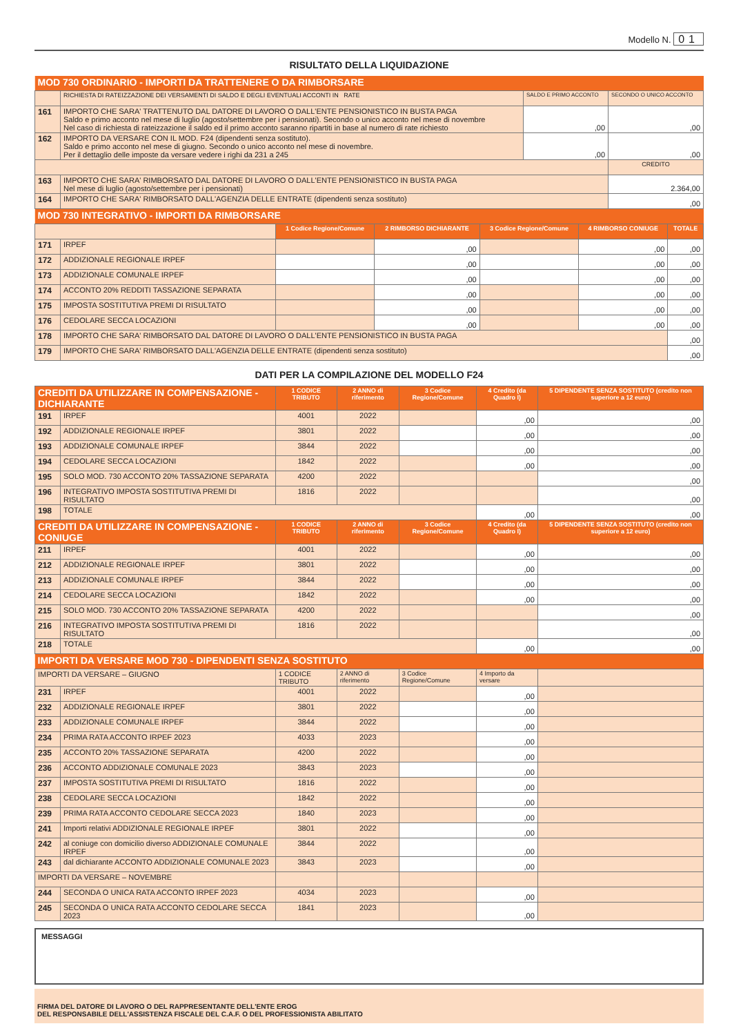Modello N. 01
RISULTATO DELLA LIQUIDAZIONE
| MOD 730 ORDINARIO - IMPORTI DA TRATTENERE O DA RIMBORSARE | | | |
| | RICHIESTA DI RATEIZZAZIONE DEI VERSAMENTI DI SALDO E DEGLI EVENTUALI ACCONTI IN RATE | SALDO E PRIMO ACCONTO | SECONDO O UNICO ACCONTO |
| 161 | IMPORTO CHE SARA' TRATTENUTO DAL DATORE DI LAVORO O DALL'ENTE PENSIONISTICO IN BUSTA PAGA Saldo e primo acconto nel mese di luglio (agosto/settembre per i pensionati). Secondo o unico acconto nel mese di novembre Nel caso di richiesta di rateizzazione il saldo ed il primo acconto saranno ripartiti in base al numero di rate richiesto | ,00 | ,00 |
| 162 | IMPORTO DA VERSARE CON IL MOD. F24 (dipendenti senza sostituto). Saldo e primo acconto nel mese di giugno. Secondo o unico acconto nel mese di novembre. Per il dettaglio delle imposte da versare vedere i righi da 231 a 245 | ,00 | ,00 |
| | | | CREDITO |
| 163 | IMPORTO CHE SARA' RIMBORSATO DAL DATORE DI LAVORO O DALL'ENTE PENSIONISTICO IN BUSTA PAGA Nel mese di luglio (agosto/settembre per i pensionati) | | 2.364,00 |
| 164 | IMPORTO CHE SARA' RIMBORSATO DALL'AGENZIA DELLE ENTRATE (dipendenti senza sostituto) | | ,00 |
| MOD 730 INTEGRATIVO - IMPORTI DA RIMBORSARE | | | | | | |
| | | 1 Codice Regione/Comune | 2 RIMBORSO DICHIARANTE | 3 Codice Regione/Comune | 4 RIMBORSO CONIUGE | TOTALE |
| 171 | IRPEF | | ,00 | | ,00 | ,00 |
| 172 | ADDIZIONALE REGIONALE IRPEF | | ,00 | | ,00 | ,00 |
| 173 | ADDIZIONALE COMUNALE IRPEF | | ,00 | | ,00 | ,00 |
| 174 | ACCONTO 20% REDDITI TASSAZIONE SEPARATA | | ,00 | | ,00 | ,00 |
| 175 | IMPOSTA SOSTITUTIVA PREMI DI RISULTATO | | ,00 | | ,00 | ,00 |
| 176 | CEDOLARE SECCA LOCAZIONI | | ,00 | | ,00 | ,00 |
| 178 | IMPORTO CHE SARA' RIMBORSATO DAL DATORE DI LAVORO O DALL'ENTE PENSIONISTICO IN BUSTA PAGA | | | | | ,00 |
| 179 | IMPORTO CHE SARA' RIMBORSATO DALL'AGENZIA DELLE ENTRATE (dipendenti senza sostituto) | | | | | ,00 |
DATI PER LA COMPILAZIONE DEL MODELLO F24
| CREDITI DA UTILIZZARE IN COMPENSAZIONE - DICHIARANTE | | 1 CODICE TRIBUTO | 2 ANNO di riferimento | 3 Codice Regione/Comune | 4 Credito (da Quadro I) | 5 DIPENDENTE SENZA SOSTITUTO (credito non superiore a 12 euro) |
| 191 | IRPEF | 4001 | 2022 | | ,00 | ,00 |
| 192 | ADDIZIONALE REGIONALE IRPEF | 3801 | 2022 | | ,00 | ,00 |
| 193 | ADDIZIONALE COMUNALE IRPEF | 3844 | 2022 | | ,00 | ,00 |
| 194 | CEDOLARE SECCA LOCAZIONI | 1842 | 2022 | | ,00 | ,00 |
| 195 | SOLO MOD. 730 ACCONTO 20% TASSAZIONE SEPARATA | 4200 | 2022 | | | ,00 |
| 196 | INTEGRATIVO IMPOSTA SOSTITUTIVA PREMI DI RISULTATO | 1816 | 2022 | | | ,00 |
| 198 | TOTALE | | | | ,00 | ,00 |
| CREDITI DA UTILIZZARE IN COMPENSAZIONE - CONIUGE | | 1 CODICE TRIBUTO | 2 ANNO di riferimento | 3 Codice Regione/Comune | 4 Credito (da Quadro I) | 5 DIPENDENTE SENZA SOSTITUTO (credito non superiore a 12 euro) |
| 211 | IRPEF | 4001 | 2022 | | ,00 | ,00 |
| 212 | ADDIZIONALE REGIONALE IRPEF | 3801 | 2022 | | ,00 | ,00 |
| 213 | ADDIZIONALE COMUNALE IRPEF | 3844 | 2022 | | ,00 | ,00 |
| 214 | CEDOLARE SECCA LOCAZIONI | 1842 | 2022 | | ,00 | ,00 |
| 215 | SOLO MOD. 730 ACCONTO 20% TASSAZIONE SEPARATA | 4200 | 2022 | | | ,00 |
| 216 | INTEGRATIVO IMPOSTA SOSTITUTIVA PREMI DI RISULTATO | 1816 | 2022 | | | ,00 |
| 218 | TOTALE | | | | ,00 | ,00 |
| IMPORTI DA VERSARE MOD 730 - DIPENDENTI SENZA SOSTITUTO | | | | | | |
| IMPORTI DA VERSARE – GIUGNO | | 1 CODICE TRIBUTO | 2 ANNO di riferimento | 3 Codice Regione/Comune | 4 Importo da versare | |
| 231 | IRPEF | 4001 | 2022 | | ,00 | |
| 232 | ADDIZIONALE REGIONALE IRPEF | 3801 | 2022 | | ,00 | |
| 233 | ADDIZIONALE COMUNALE IRPEF | 3844 | 2022 | | ,00 | |
| 234 | PRIMA RATA ACCONTO IRPEF 2023 | 4033 | 2023 | | ,00 | |
| 235 | ACCONTO 20% TASSAZIONE SEPARATA | 4200 | 2022 | | ,00 | |
| 236 | ACCONTO ADDIZIONALE COMUNALE 2023 | 3843 | 2023 | | ,00 | |
| 237 | IMPOSTA SOSTITUTIVA PREMI DI RISULTATO | 1816 | 2022 | | ,00 | |
| 238 | CEDOLARE SECCA LOCAZIONI | 1842 | 2022 | | ,00 | |
| 239 | PRIMA RATA ACCONTO CEDOLARE SECCA 2023 | 1840 | 2023 | | ,00 | |
| 241 | Importi relativi ADDIZIONALE REGIONALE IRPEF | 3801 | 2022 | | ,00 | |
| 242 | al coniuge con domicilio diverso ADDIZIONALE COMUNALE IRPEF | 3844 | 2022 | | ,00 | |
| 243 | dal dichiarante ACCONTO ADDIZIONALE COMUNALE 2023 | 3843 | 2023 | | ,00 | |
| IMPORTI DA VERSARE – NOVEMBRE | | | | | | |
| 244 | SECONDA O UNICA RATA ACCONTO IRPEF 2023 | 4034 | 2023 | | ,00 | |
| 245 | SECONDA O UNICA RATA ACCONTO CEDOLARE SECCA 2023 | 1841 | 2023 | | ,00 | |
MESSAGGI
FIRMA DEL DATORE DI LAVORO O DEL RAPPRESENTANTE DELL'ENTE EROG
DEL RESPONSABILE DELL'ASSISTENZA FISCALE DEL C.A.F. O DEL PROFESSIONISTA ABILITATO